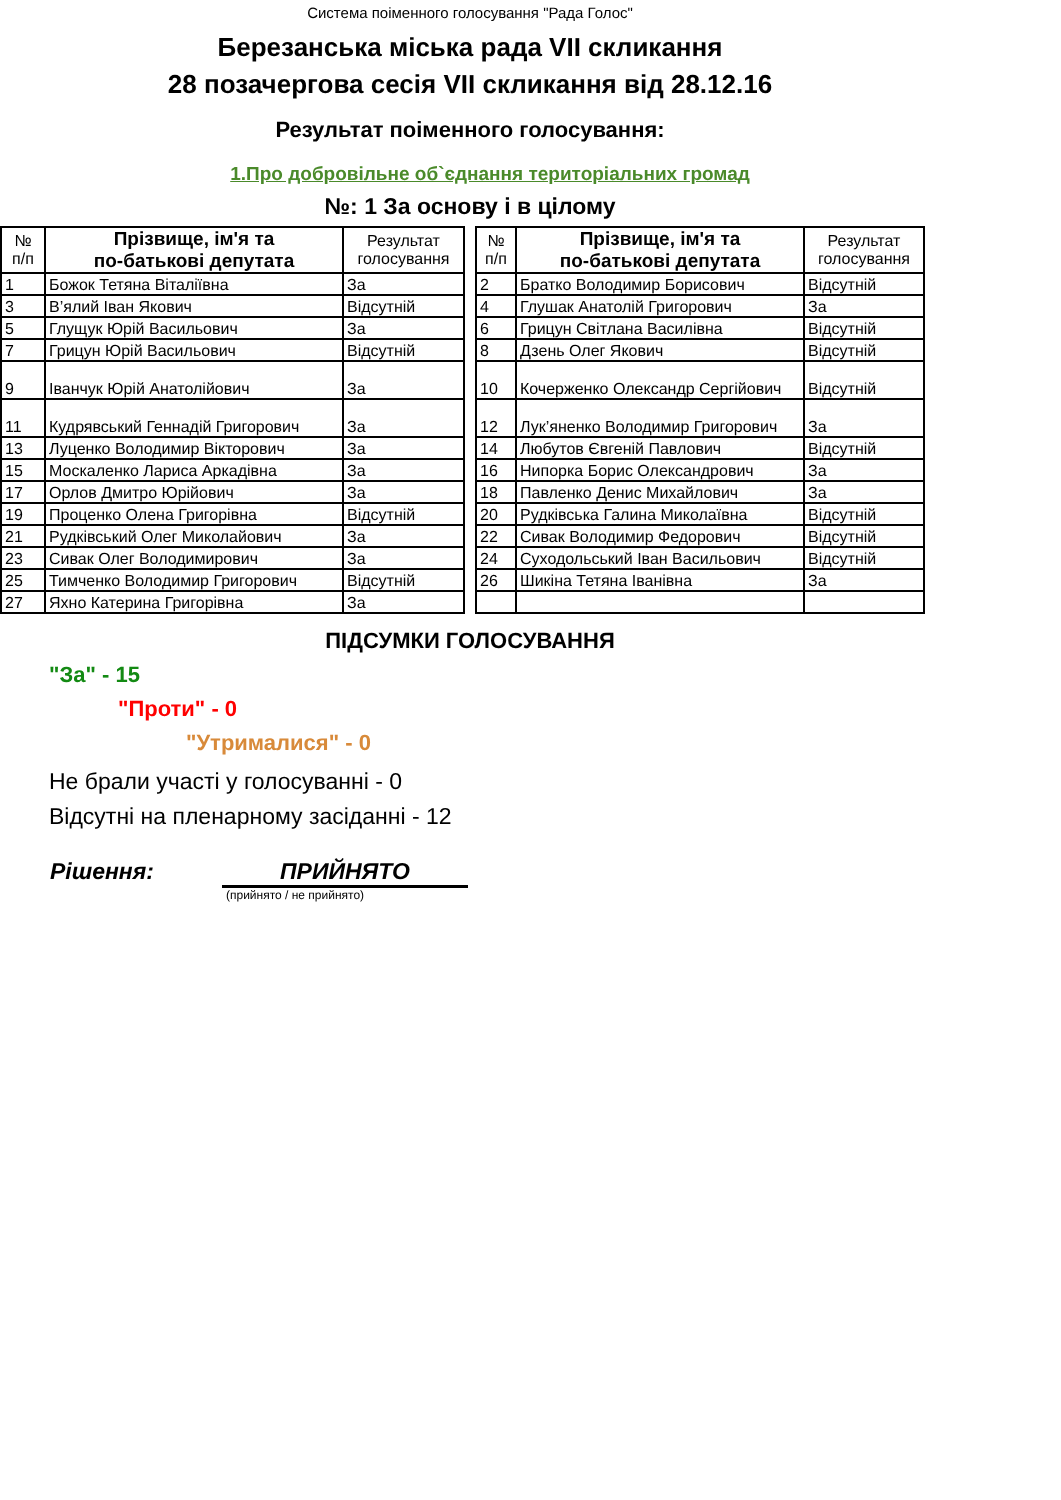Система поіменного голосування "Рада Голос"
Березанська міська рада VII скликання
28 позачергова сесія VII скликання від 28.12.16
Результат поіменного голосування:
1.Про добровільне об`єднання територіальних громад
№: 1 За основу і в цілому
| № п/п | Прізвище, ім'я та по-батькові депутата | Результат голосування |
| --- | --- | --- |
| 1 | Божок Тетяна Віталіївна | За |
| 3 | В’ялий Іван Якович | Відсутній |
| 5 | Глущук Юрій Васильович | За |
| 7 | Грицун Юрій Васильович | Відсутній |
| 9 | Іванчук Юрій Анатолійович | За |
| 11 | Кудрявський Геннадій Григорович | За |
| 13 | Луценко Володимир Вікторович | За |
| 15 | Москаленко Лариса Аркадівна | За |
| 17 | Орлов Дмитро Юрійович | За |
| 19 | Проценко Олена Григорівна | Відсутній |
| 21 | Рудківський Олег Миколайович | За |
| 23 | Сивак Олег Володимирович | За |
| 25 | Тимченко Володимир Григорович | Відсутній |
| 27 | Яхно Катерина Григорівна | За |
| № п/п | Прізвище, ім'я та по-батькові депутата | Результат голосування |
| --- | --- | --- |
| 2 | Братко Володимир Борисович | Відсутній |
| 4 | Глушак Анатолій Григорович | За |
| 6 | Грицун Світлана Василівна | Відсутній |
| 8 | Дзень Олег Якович | Відсутній |
| 10 | Кочерженко Олександр Сергійович | Відсутній |
| 12 | Лук’яненко Володимир Григорович | За |
| 14 | Любутов Євгеній Павлович | Відсутній |
| 16 | Нипорка Борис Олександрович | За |
| 18 | Павленко Денис Михайлович | За |
| 20 | Рудківська Галина Миколаївна | Відсутній |
| 22 | Сивак Володимир Федорович | Відсутній |
| 24 | Суходольський Іван Васильович | Відсутній |
| 26 | Шикіна Тетяна Іванівна | За |
ПІДСУМКИ ГОЛОСУВАННЯ
"За" - 15
"Проти" - 0
"Утрималися" - 0
Не брали участі у голосуванні - 0
Відсутні на пленарному засіданні - 12
Рішення: ПРИЙНЯТО
(прийнято / не прийнято)